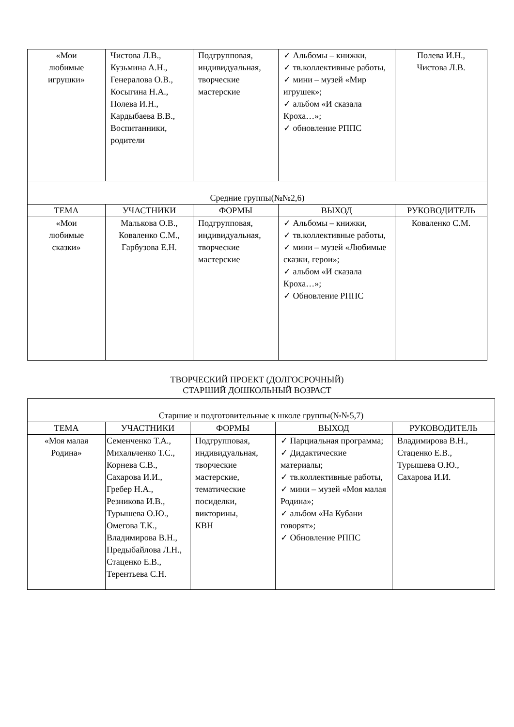| «Мои любимые игрушки» | Чистова Л.В., Кузьмина А.Н., Генералова О.В., Косыгина Н.А., Полева И.Н., Кардыбаева В.В., Воспитанники, родители | Подгрупповая, индивидуальная, творческие мастерские | ✓ Альбомы – книжки, ✓ тв.коллективные работы, ✓ мини – музей «Мир игрушек»; ✓ альбом «И сказала Кроха…»; ✓ обновление РППС | Полева И.Н., Чистова Л.В. |
| Средние группы(№№2,6) | | | | |
| ТЕМА | УЧАСТНИКИ | ФОРМЫ | ВЫХОД | РУКОВОДИТЕЛЬ |
| «Мои любимые сказки» | Малькова О.В., Коваленко С.М., Гарбузова Е.Н. | Подгрупповая, индивидуальная, творческие мастерские | ✓ Альбомы – книжки, ✓ тв.коллективные работы, ✓ мини – музей «Любимые сказки, герои»; ✓ альбом «И сказала Кроха…»; ✓ Обновление РППС | Коваленко С.М. |
ТВОРЧЕСКИЙ ПРОЕКТ (ДОЛГОСРОЧНЫЙ)
СТАРШИЙ ДОШКОЛЬНЫЙ ВОЗРАСТ
| Старшие и подготовительные к школе группы(№№5,7) | | | | |
| ТЕМА | УЧАСТНИКИ | ФОРМЫ | ВЫХОД | РУКОВОДИТЕЛЬ |
| «Моя малая Родина» | Семенченко Т.А., Михальченко Т.С., Корнева С.В., Сахарова И.И., Гребер Н.А., Резникова И.В., Турышева О.Ю., Омегова Т.К., Владимирова В.Н., Предыбайлова Л.Н., Стаценко Е.В., Терентьева С.Н. | Подгрупповая, индивидуальная, творческие мастерские, тематические посиделки, викторины, КВН | ✓ Парциальная программа; ✓ Дидактические материалы; ✓ тв.коллективные работы, ✓ мини – музей «Моя малая Родина»; ✓ альбом «На Кубани говорят»; ✓ Обновление РППС | Владимирова В.Н., Стаценко Е.В., Турышева О.Ю., Сахарова И.И. |